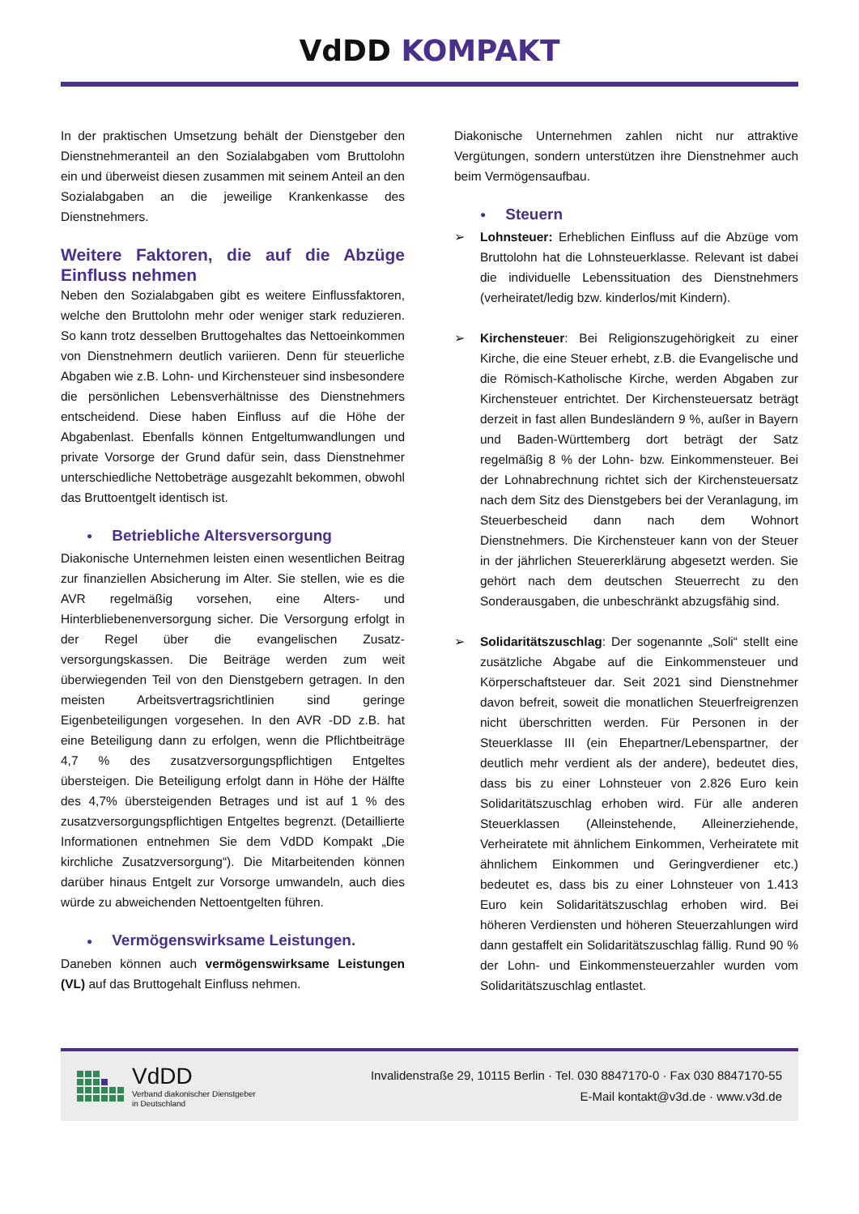VdDD KOMPAKT
In der praktischen Umsetzung behält der Dienstgeber den Dienstnehmeranteil an den Sozialabgaben vom Bruttolohn ein und überweist diesen zusammen mit seinem Anteil an den Sozialabgaben an die jeweilige Krankenkasse des Dienstnehmers.
Weitere Faktoren, die auf die Abzüge Einfluss nehmen
Neben den Sozialabgaben gibt es weitere Einflussfaktoren, welche den Bruttolohn mehr oder weniger stark reduzieren. So kann trotz desselben Bruttogehaltes das Nettoeinkommen von Dienstnehmern deutlich variieren. Denn für steuerliche Abgaben wie z.B. Lohn- und Kirchensteuer sind insbesondere die persönlichen Lebensverhältnisse des Dienstnehmers entscheidend. Diese haben Einfluss auf die Höhe der Abgabenlast. Ebenfalls können Entgeltumwandlungen und private Vorsorge der Grund dafür sein, dass Dienstnehmer unterschiedliche Nettobeträge ausgezahlt bekommen, obwohl das Bruttoentgelt identisch ist.
● Betriebliche Altersversorgung
Diakonische Unternehmen leisten einen wesentlichen Beitrag zur finanziellen Absicherung im Alter. Sie stellen, wie es die AVR regelmäßig vorsehen, eine Alters- und Hinterbliebenenversorgung sicher. Die Versorgung erfolgt in der Regel über die evangelischen Zusatz-versorgungskassen. Die Beiträge werden zum weit überwiegenden Teil von den Dienstgebern getragen. In den meisten Arbeitsvertragsrichtlinien sind geringe Eigenbeteiligungen vorgesehen. In den AVR -DD z.B. hat eine Beteiligung dann zu erfolgen, wenn die Pflichtbeiträge 4,7 % des zusatzversorgungspflichtigen Entgeltes übersteigen. Die Beteiligung erfolgt dann in Höhe der Hälfte des 4,7% übersteigenden Betrages und ist auf 1 % des zusatzversorgungspflichtigen Entgeltes begrenzt. (Detaillierte Informationen entnehmen Sie dem VdDD Kompakt „Die kirchliche Zusatzversorgung“). Die Mitarbeitenden können darüber hinaus Entgelt zur Vorsorge umwandeln, auch dies würde zu abweichenden Nettoentgelten führen.
● Vermögenswirksame Leistungen.
Daneben können auch vermögenswirksame Leistungen (VL) auf das Bruttogehalt Einfluss nehmen.
Diakonische Unternehmen zahlen nicht nur attraktive Vergütungen, sondern unterstützen ihre Dienstnehmer auch beim Vermögensaufbau.
● Steuern
➢ Lohnsteuer: Erheblichen Einfluss auf die Abzüge vom Bruttolohn hat die Lohnsteuerklasse. Relevant ist dabei die individuelle Lebenssituation des Dienstnehmers (verheiratet/ledig bzw. kinderlos/mit Kindern).
➢ Kirchensteuer: Bei Religionszugehörigkeit zu einer Kirche, die eine Steuer erhebt, z.B. die Evangelische und die Römisch-Katholische Kirche, werden Abgaben zur Kirchensteuer entrichtet. Der Kirchensteuersatz beträgt derzeit in fast allen Bundesländern 9 %, außer in Bayern und Baden-Württemberg dort beträgt der Satz regelmäßig 8 % der Lohn- bzw. Einkommensteuer. Bei der Lohnabrechnung richtet sich der Kirchensteuersatz nach dem Sitz des Dienstgebers bei der Veranlagung, im Steuerbescheid dann nach dem Wohnort Dienstnehmers. Die Kirchensteuer kann von der Steuer in der jährlichen Steuererklärung abgesetzt werden. Sie gehört nach dem deutschen Steuerrecht zu den Sonderausgaben, die unbeschränkt abzugsfähig sind.
➢ Solidaritätszuschlag: Der sogenannte „Soli“ stellt eine zusätzliche Abgabe auf die Einkommensteuer und Körperschaftsteuer dar. Seit 2021 sind Dienstnehmer davon befreit, soweit die monatlichen Steuerfreigrenzen nicht überschritten werden. Für Personen in der Steuerklasse III (ein Ehepartner/Lebenspartner, der deutlich mehr verdient als der andere), bedeutet dies, dass bis zu einer Lohnsteuer von 2.826 Euro kein Solidaritätszuschlag erhoben wird. Für alle anderen Steuerklassen (Alleinstehende, Alleinerziehende, Verheiratete mit ähnlichem Einkommen, Verheiratete mit ähnlichem Einkommen und Geringverdiener etc.) bedeutet es, dass bis zu einer Lohnsteuer von 1.413 Euro kein Solidaritätszuschlag erhoben wird. Bei höheren Verdiensten und höheren Steuerzahlungen wird dann gestaffelt ein Solidaritätszuschlag fällig. Rund 90 % der Lohn- und Einkommensteuerzahler wurden vom Solidaritätszuschlag entlastet.
VdDD
Verband diakonischer Dienstgeber
in Deutschland
Invalidenstraße 29, 10115 Berlin · Tel. 030 8847170-0 · Fax 030 8847170-55
E-Mail kontakt@v3d.de · www.v3d.de